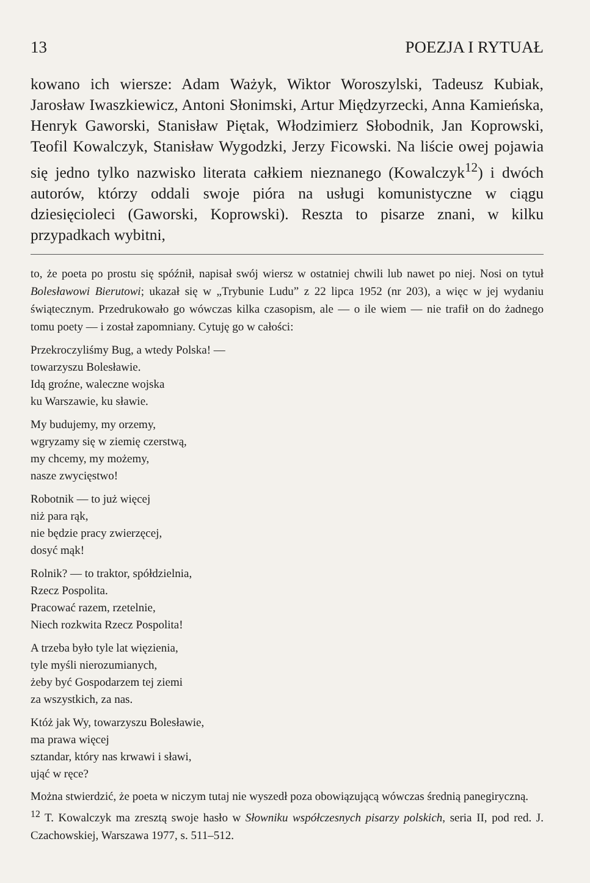13 POEZJA I RYTUAŁ
kowano ich wiersze: Adam Ważyk, Wiktor Woroszylski, Tadeusz Kubiak, Jarosław Iwaszkiewicz, Antoni Słonimski, Artur Międzyrzecki, Anna Kamieńska, Henryk Gaworski, Stanisław Piętak, Włodzimierz Słobodnik, Jan Koprowski, Teofil Kowalczyk, Stanisław Wygodzki, Jerzy Ficowski. Na liście owej pojawia się jedno tylko nazwisko literata całkiem nieznanego (Kowalczyk<sup>12</sup>) i dwóch autorów, którzy oddali swoje pióra na usługi komunistyczne w ciągu dziesięcioleci (Gaworski, Koprowski). Reszta to pisarze znani, w kilku przypadkach wybitni,
to, że poeta po prostu się spóźnił, napisał swój wiersz w ostatniej chwili lub nawet po niej. Nosi on tytuł Bolesławowi Bierutowi; ukazał się w „Trybunie Ludu” z 22 lipca 1952 (nr 203), a więc w jej wydaniu świątecznym. Przedrukowało go wówczas kilka czasopism, ale — o ile wiem — nie trafił on do żadnego tomu poety — i został zapomniany. Cytuję go w całości:
Przekroczyliśmy Bug, a wtedy Polska! —
towarzyszu Bolesławie.
Idą groźne, waleczne wojska
ku Warszawie, ku sławie.
My budujemy, my orzemy,
wgryzamy się w ziemię czerstwą,
my chcemy, my możemy,
nasze zwycięstwo!
Robotnik — to już więcej
niż para rąk,
nie będzie pracy zwierzęcej,
dosyć mąk!
Rolnik? — to traktor, spółdzielnia,
Rzecz Pospolita.
Pracować razem, rzetelnie,
Niech rozkwita Rzecz Pospolita!
A trzeba było tyle lat więzienia,
tyle myśli nierozumianych,
żeby być Gospodarzem tej ziemi
za wszystkich, za nas.
Któż jak Wy, towarzyszu Bolesławie,
ma prawa więcej
sztandar, który nas krwawi i sławi,
ująć w ręce?
Można stwierdzić, że poeta w niczym tutaj nie wyszedł poza obowiązującą wówczas średnią panegiryczną.
<sup>12</sup> T. Kowalczyk ma zresztą swoje hasło w Słowniku współczesnych pisarzy polskich, seria II, pod red. J. Czachowskiej, Warszawa 1977, s. 511–512.